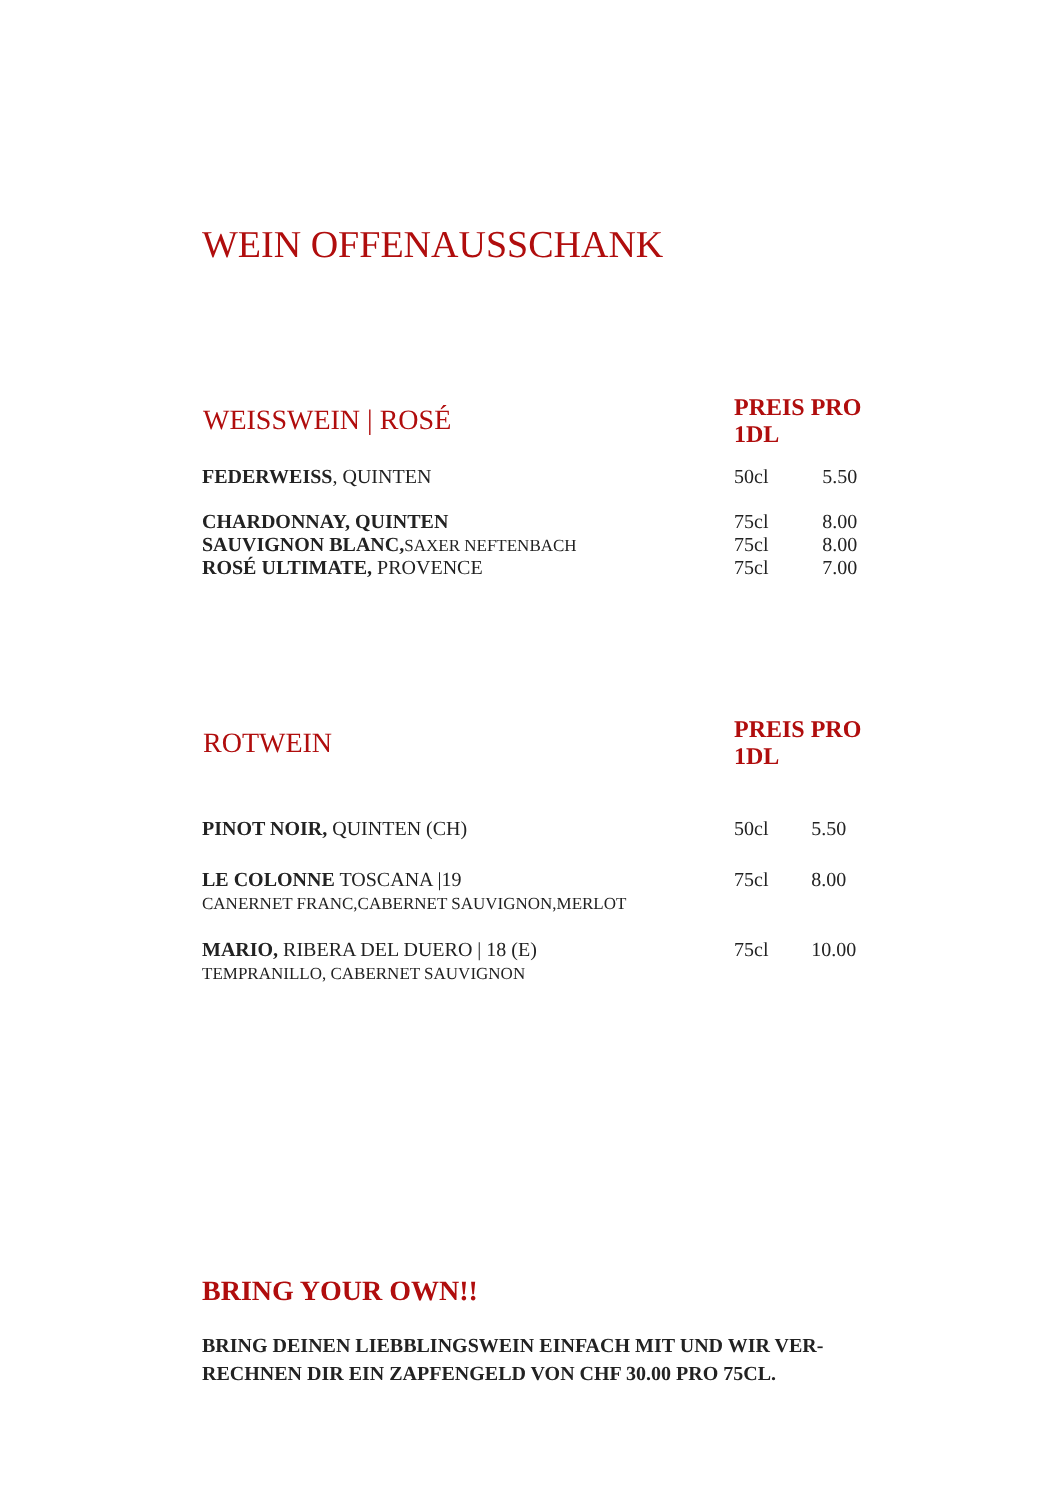WEIN OFFENAUSSCHANK
| WEISSWEIN / ROSÉ | PREIS PRO 1DL | |
| --- | --- | --- |
| FEDERWEISS , QUINTEN | 50cl | 5.50 |
| CHARDONNAY, QUINTEN | 75cl | 8.00 |
| SAUVIGNON BLANC, SAXER NEFTENBACH | 75cl | 8.00 |
| ROSÉ ULTIMATE, PROVENCE | 75cl | 7.00 |
| ROTWEIN | PREIS PRO 1DL | |
| --- | --- | --- |
| PINOT NOIR, QUINTEN (CH) | 50cl | 5.50 |
| LE COLONNE TOSCANA /19 CANERNET FRANC,CABERNET SAUVIGNON,MERLOT | 75cl | 8.00 |
| MARIO, RIBERA DEL DUERO / 18 (E) TEMPRANILLO, CABERNET SAUVIGNON | 75cl | 10.00 |
BRING YOUR OWN!!
BRING DEINEN LIEBBLINGSWEIN EINFACH MIT UND WIR VER-RECHNEN DIR EIN ZAPFENGELD VON CHF 30.00 PRO 75CL.